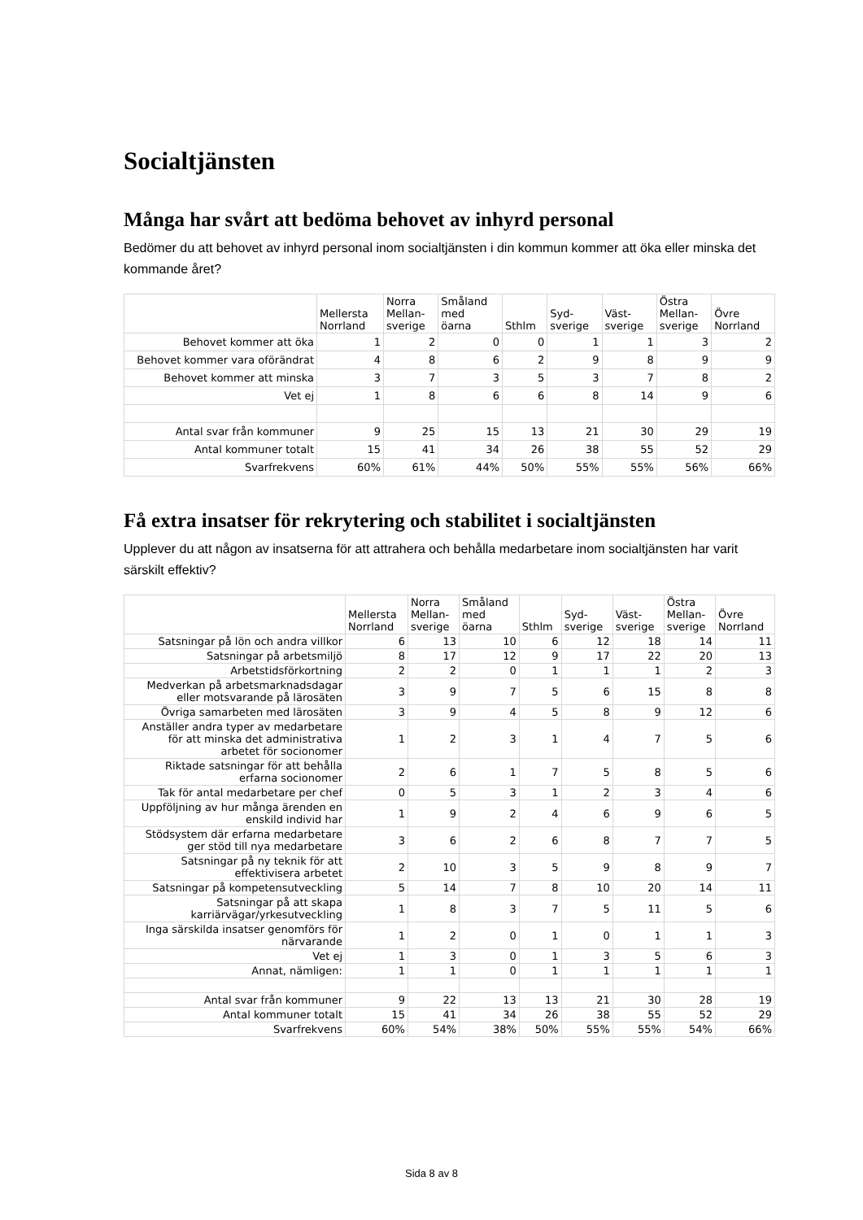Socialtjänsten
Många har svårt att bedöma behovet av inhyrd personal
Bedömer du att behovet av inhyrd personal inom socialtjänsten i din kommun kommer att öka eller minska det kommande året?
| | Mellersta Norrland | Norra Mellan- sverige | Småland med öarna | Sthlm | Syd- sverige | Väst- sverige | Östra Mellan- sverige | Övre Norrland |
| --- | --- | --- | --- | --- | --- | --- | --- | --- |
| Behovet kommer att öka | 1 | 2 | 0 | 0 | 1 | 1 | 3 | 2 |
| Behovet kommer vara oförändrat | 4 | 8 | 6 | 2 | 9 | 8 | 9 | 9 |
| Behovet kommer att minska | 3 | 7 | 3 | 5 | 3 | 7 | 8 | 2 |
| Vet ej | 1 | 8 | 6 | 6 | 8 | 14 | 9 | 6 |
| Antal svar från kommuner | 9 | 25 | 15 | 13 | 21 | 30 | 29 | 19 |
| Antal kommuner totalt | 15 | 41 | 34 | 26 | 38 | 55 | 52 | 29 |
| Svarfrekvens | 60% | 61% | 44% | 50% | 55% | 55% | 56% | 66% |
Få extra insatser för rekrytering och stabilitet i socialtjänsten
Upplever du att någon av insatserna för att attrahera och behålla medarbetare inom socialtjänsten har varit särskilt effektiv?
| | Mellersta Norrland | Norra Mellan- sverige | Småland med öarna | Sthlm | Syd- sverige | Väst- sverige | Östra Mellan- sverige | Övre Norrland |
| --- | --- | --- | --- | --- | --- | --- | --- | --- |
| Satsningar på lön och andra villkor | 6 | 13 | 10 | 6 | 12 | 18 | 14 | 11 |
| Satsningar på arbetsmiljö | 8 | 17 | 12 | 9 | 17 | 22 | 20 | 13 |
| Arbetstidsförkortning | 2 | 2 | 0 | 1 | 1 | 1 | 2 | 3 |
| Medverkan på arbetsmarknadsdagar eller motsvarande på lärosäten | 3 | 9 | 7 | 5 | 6 | 15 | 8 | 8 |
| Övriga samarbeten med lärosäten | 3 | 9 | 4 | 5 | 8 | 9 | 12 | 6 |
| Anställer andra typer av medarbetare för att minska det administrativa arbetet för socionomer | 1 | 2 | 3 | 1 | 4 | 7 | 5 | 6 |
| Riktade satsningar för att behålla erfarna socionomer | 2 | 6 | 1 | 7 | 5 | 8 | 5 | 6 |
| Tak för antal medarbetare per chef | 0 | 5 | 3 | 1 | 2 | 3 | 4 | 6 |
| Uppföljning av hur många ärenden en enskild individ har | 1 | 9 | 2 | 4 | 6 | 9 | 6 | 5 |
| Stödsystem där erfarna medarbetare ger stöd till nya medarbetare | 3 | 6 | 2 | 6 | 8 | 7 | 7 | 5 |
| Satsningar på ny teknik för att effektivisera arbetet | 2 | 10 | 3 | 5 | 9 | 8 | 9 | 7 |
| Satsningar på kompetensutveckling | 5 | 14 | 7 | 8 | 10 | 20 | 14 | 11 |
| Satsningar på att skapa karriärvägar/yrkesutveckling | 1 | 8 | 3 | 7 | 5 | 11 | 5 | 6 |
| Inga särskilda insatser genomförs för närvarande | 1 | 2 | 0 | 1 | 0 | 1 | 1 | 3 |
| Vet ej | 1 | 3 | 0 | 1 | 3 | 5 | 6 | 3 |
| Annat, nämligen: | 1 | 1 | 0 | 1 | 1 | 1 | 1 | 1 |
| Antal svar från kommuner | 9 | 22 | 13 | 13 | 21 | 30 | 28 | 19 |
| Antal kommuner totalt | 15 | 41 | 34 | 26 | 38 | 55 | 52 | 29 |
| Svarfrekvens | 60% | 54% | 38% | 50% | 55% | 55% | 54% | 66% |
Sida 8 av 8